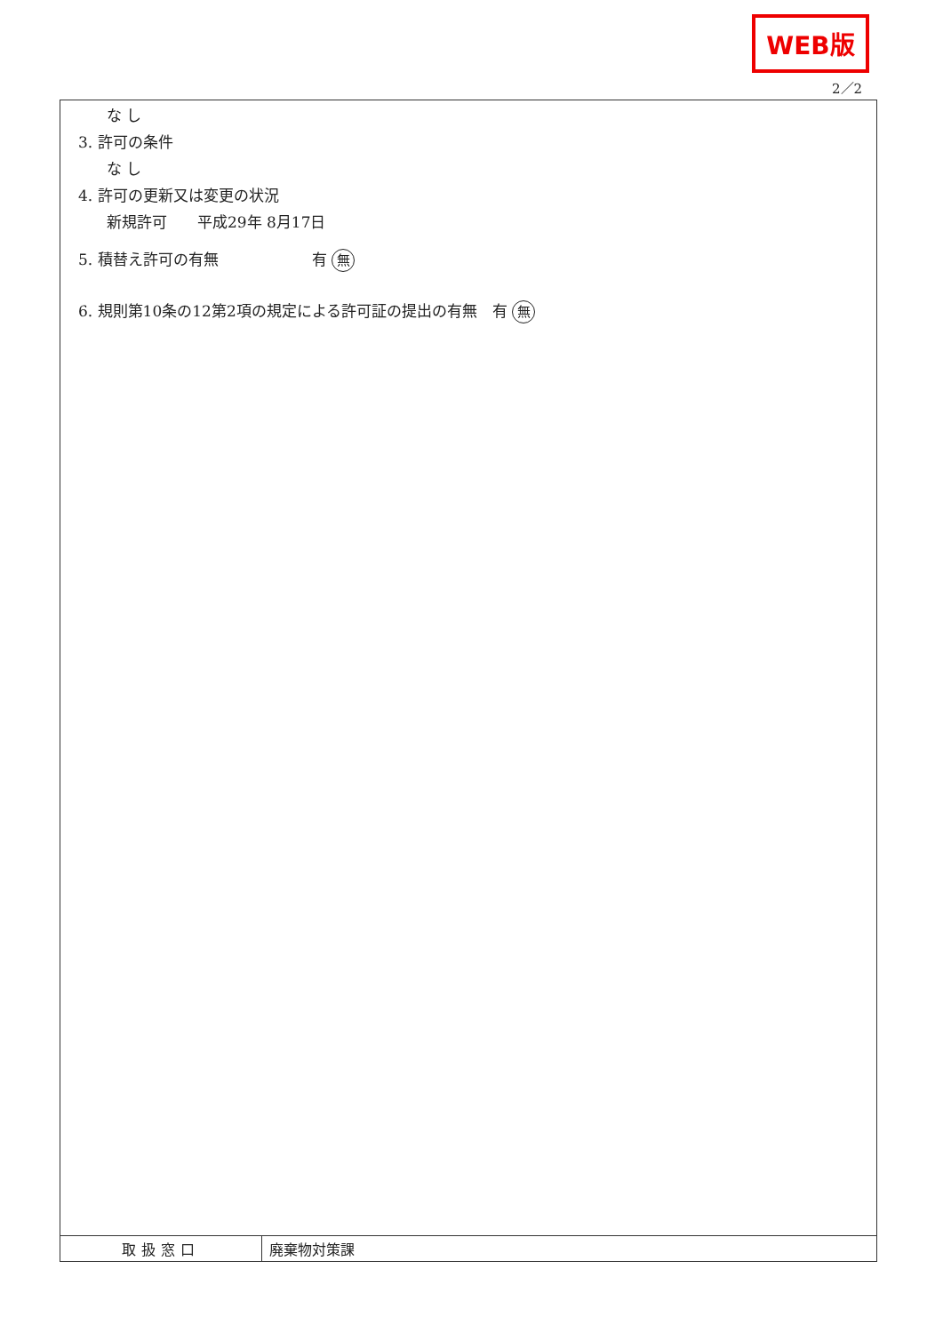WEB版
2／2
な し
3. 許可の条件
な し
4. 許可の更新又は変更の状況
新規許可　　平成29年 8月17日
5. 積替え許可の有無 有 無
6. 規則第10条の12第2項の規定による許可証の提出の有無　有 無
| 取扱窓口 | 廃棄物対策課 |